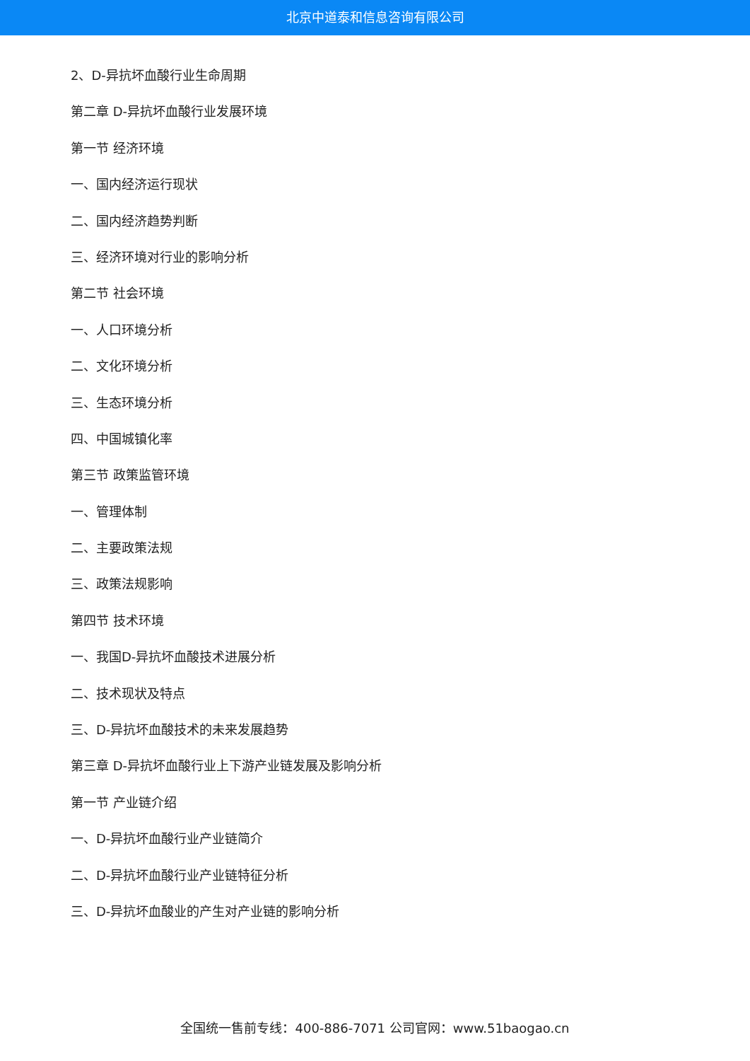北京中道泰和信息咨询有限公司
2、D-异抗坏血酸行业生命周期
第二章 D-异抗坏血酸行业发展环境
第一节 经济环境
一、国内经济运行现状
二、国内经济趋势判断
三、经济环境对行业的影响分析
第二节 社会环境
一、人口环境分析
二、文化环境分析
三、生态环境分析
四、中国城镇化率
第三节 政策监管环境
一、管理体制
二、主要政策法规
三、政策法规影响
第四节 技术环境
一、我国D-异抗坏血酸技术进展分析
二、技术现状及特点
三、D-异抗坏血酸技术的未来发展趋势
第三章 D-异抗坏血酸行业上下游产业链发展及影响分析
第一节 产业链介绍
一、D-异抗坏血酸行业产业链简介
二、D-异抗坏血酸行业产业链特征分析
三、D-异抗坏血酸业的产生对产业链的影响分析
全国统一售前专线：400-886-7071 公司官网：www.51baogao.cn